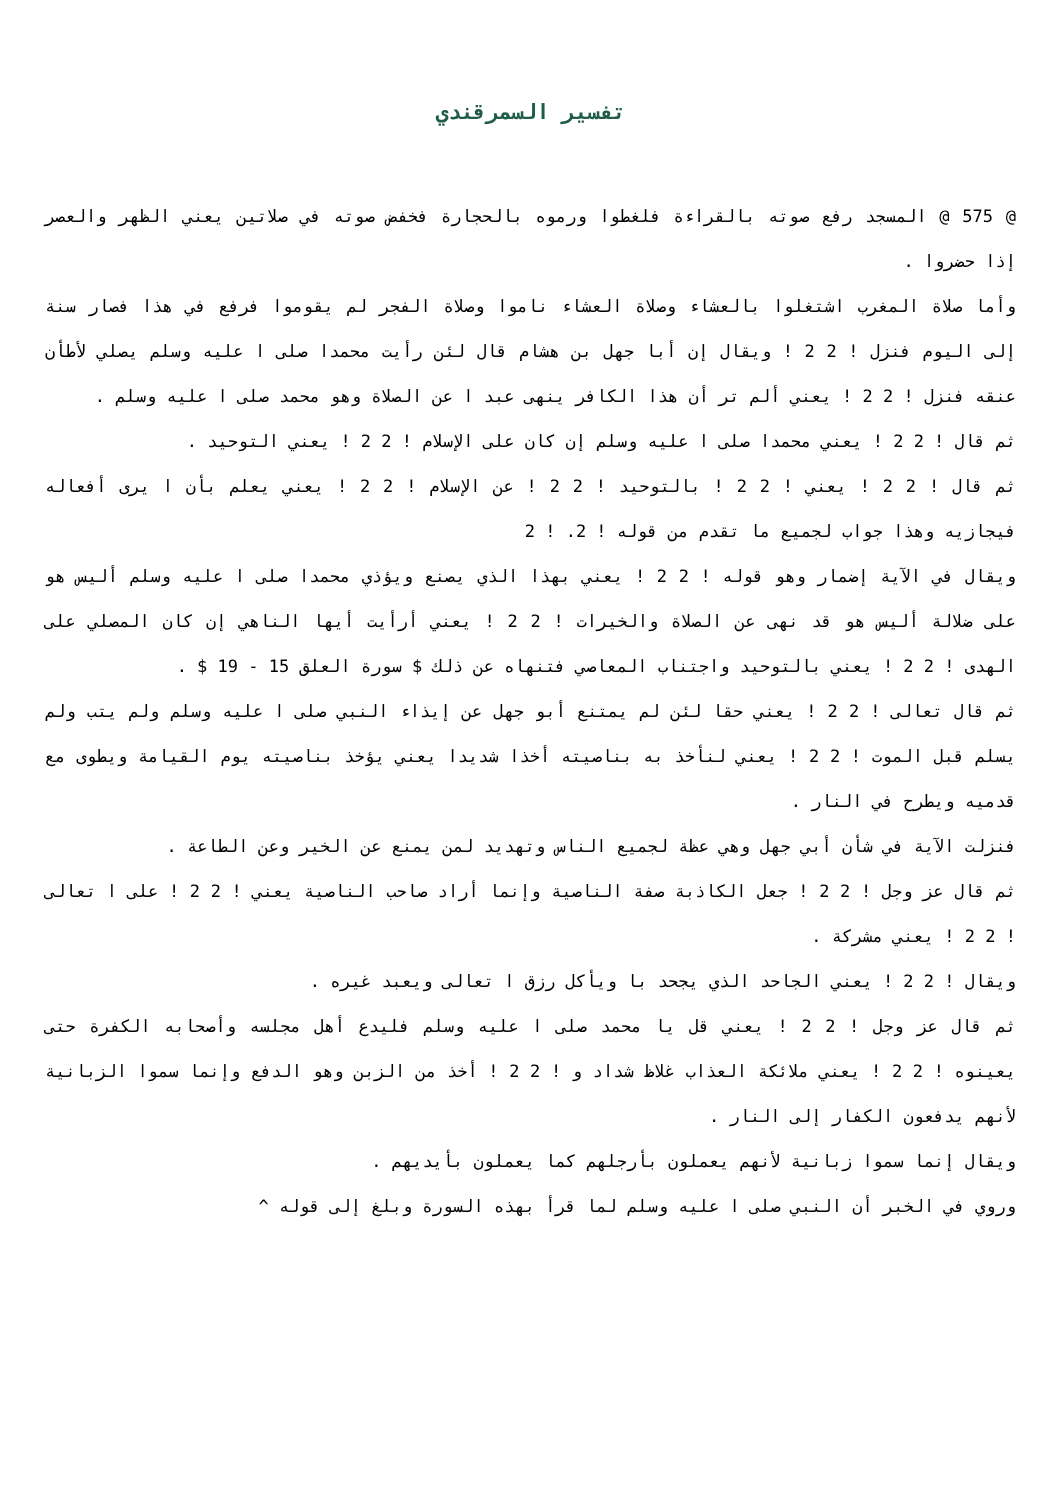تفسير السمرقندي
@ 575 @ المسجد رفع صوته بالقراءة فلغطوا ورموه بالحجارة فخفض صوته في صلاتين يعني الظهر والعصر إذا حضروا .
وأما صلاة المغرب اشتغلوا بالعشاء وصلاة العشاء ناموا وصلاة الفجر لم يقوموا فرفع في هذا فصار سنة إلى اليوم فنزل ! 2 2 ! ويقال إن أبا جهل بن هشام قال لئن رأيت محمدا صلى ا عليه وسلم يصلي لأطأن عنقه فنزل ! 2 2 ! يعني ألم تر أن هذا الكافر ينهى عبد ا عن الصلاة وهو محمد صلى ا عليه وسلم .
ثم قال ! 2 2 ! يعني محمدا صلى ا عليه وسلم إن كان على الإسلام ! 2 2 ! يعني التوحيد .
ثم قال ! 2 2 ! يعني ! 2 2 ! بالتوحيد ! 2 2 ! عن الإسلام ! 2 2 ! يعني يعلم بأن ا يرى أفعاله فيجازيه وهذا جواب لجميع ما تقدم من قوله ! 2. ! 2
ويقال في الآية إضمار وهو قوله ! 2 2 ! يعني بهذا الذي يصنع ويؤذي محمدا صلى ا عليه وسلم أليس هو على ضلالة أليس هو قد نهى عن الصلاة والخيرات ! 2 2 ! يعني أرأيت أيها الناهي إن كان المصلي على الهدى ! 2 2 ! يعني بالتوحيد واجتناب المعاصي فتنهاه عن ذلك $ سورة العلق 15 - 19 $ .
ثم قال تعالى ! 2 2 ! يعني حقا لئن لم يمتنع أبو جهل عن إيذاء النبي صلى ا عليه وسلم ولم يتب ولم يسلم قبل الموت ! 2 2 ! يعني لنأخذ به بناصيته أخذا شديدا يعني يؤخذ بناصيته يوم القيامة ويطوى مع قدميه ويطرح في النار .
فنزلت الآية في شأن أبي جهل وهي عظة لجميع الناس وتهديد لمن يمنع عن الخير وعن الطاعة .
ثم قال عز وجل ! 2 2 ! جعل الكاذبة صفة الناصية وإنما أراد صاحب الناصية يعني ! 2 2 ! على ا تعالى ! 2 2 ! يعني مشركة .
ويقال ! 2 2 ! يعني الجاحد الذي يجحد با ويأكل رزق ا تعالى ويعبد غيره .
ثم قال عز وجل ! 2 2 ! يعني قل يا محمد صلى ا عليه وسلم فليدع أهل مجلسه وأصحابه الكفرة حتى يعينوه ! 2 2 ! يعني ملائكة العذاب غلاظ شداد و ! 2 2 ! أخذ من الزبن وهو الدفع وإنما سموا الزبانية لأنهم يدفعون الكفار إلى النار .
ويقال إنما سموا زبانية لأنهم يعملون بأرجلهم كما يعملون بأيديهم .
وروي في الخبر أن النبي صلى ا عليه وسلم لما قرأ بهذه السورة وبلغ إلى قوله ^